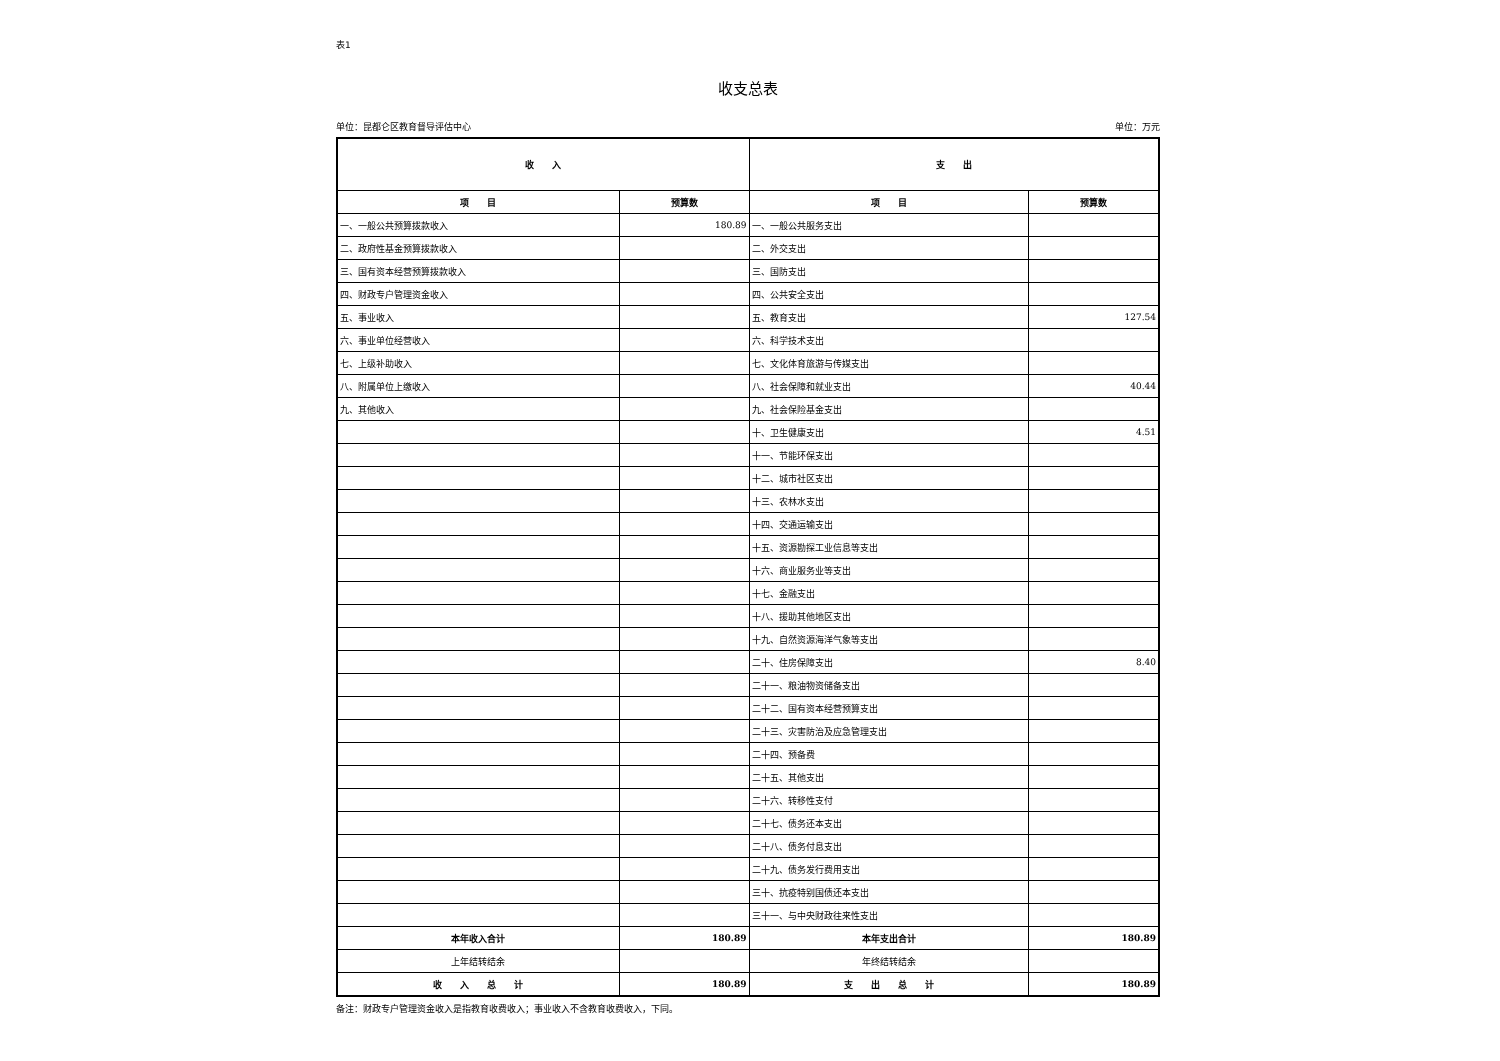表1
收支总表
单位：昆都仑区教育督导评估中心 单位：万元
| 收 入 | | 支 出 | |
| --- | --- | --- | --- |
| 项 目 | 预算数 | 项 目 | 预算数 |
| 一、一般公共预算拨款收入 | 180.89 | 一、一般公共服务支出 | |
| 二、政府性基金预算拨款收入 | | 二、外交支出 | |
| 三、国有资本经营预算拨款收入 | | 三、国防支出 | |
| 四、财政专户管理资金收入 | | 四、公共安全支出 | |
| 五、事业收入 | | 五、教育支出 | 127.54 |
| 六、事业单位经营收入 | | 六、科学技术支出 | |
| 七、上级补助收入 | | 七、文化体育旅游与传媒支出 | |
| 八、附属单位上缴收入 | | 八、社会保障和就业支出 | 40.44 |
| 九、其他收入 | | 九、社会保险基金支出 | |
| | | 十、卫生健康支出 | 4.51 |
| | | 十一、节能环保支出 | |
| | | 十二、城市社区支出 | |
| | | 十三、农林水支出 | |
| | | 十四、交通运输支出 | |
| | | 十五、资源勘探工业信息等支出 | |
| | | 十六、商业服务业等支出 | |
| | | 十七、金融支出 | |
| | | 十八、援助其他地区支出 | |
| | | 十九、自然资源海洋气象等支出 | |
| | | 二十、住房保障支出 | 8.40 |
| | | 二十一、粮油物资储备支出 | |
| | | 二十二、国有资本经营预算支出 | |
| | | 二十三、灾害防治及应急管理支出 | |
| | | 二十四、预备费 | |
| | | 二十五、其他支出 | |
| | | 二十六、转移性支付 | |
| | | 二十七、债务还本支出 | |
| | | 二十八、债务付息支出 | |
| | | 二十九、债务发行费用支出 | |
| | | 三十、抗疫特别国债还本支出 | |
| | | 三十一、与中央财政往来性支出 | |
| 本年收入合计 | 180.89 | 本年支出合计 | 180.89 |
| 上年结转结余 | | 年终结转结余 | |
| 收 入 总 计 | 180.89 | 支 出 总 计 | 180.89 |
备注：财政专户管理资金收入是指教育收费收入；事业收入不含教育收费收入，下同。